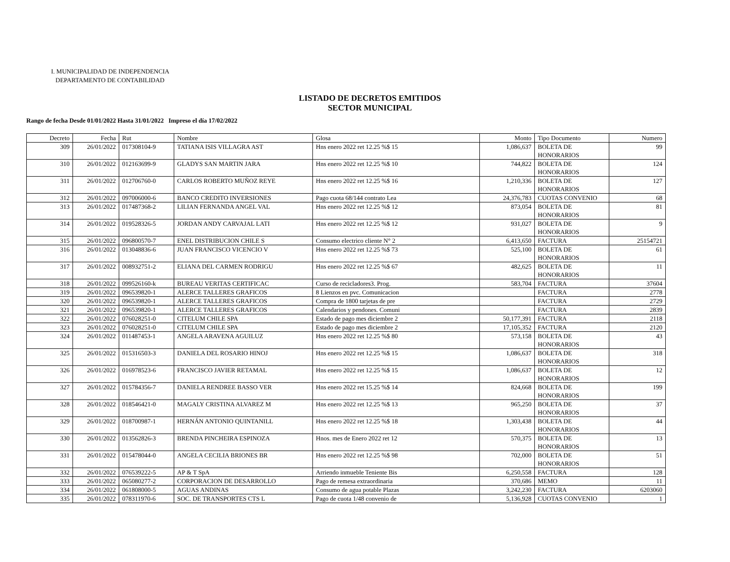I. MUNICIPALIDAD DE INDEPENDENCIA
DEPARTAMENTO DE CONTABILIDAD
LISTADO DE DECRETOS EMITIDOS
SECTOR MUNICIPAL
Rango de fecha Desde 01/01/2022 Hasta 31/01/2022 Impreso el día 17/02/2022
| Decreto | Fecha | Rut | Nombre | Glosa | Monto | Tipo Documento | Numero |
| --- | --- | --- | --- | --- | --- | --- | --- |
| 309 | 26/01/2022 | 017308104-9 | TATIANA ISIS VILLAGRA AST | Hns enero 2022 ret 12.25 %$ 15 | 1,086,637 | BOLETA DE HONORARIOS | 99 |
| 310 | 26/01/2022 | 012163699-9 | GLADYS SAN MARTIN JARA | Hns enero 2022 ret 12.25 %$ 10 | 744,822 | BOLETA DE HONORARIOS | 124 |
| 311 | 26/01/2022 | 012706760-0 | CARLOS ROBERTO MUÑOZ REYE | Hns enero 2022 ret 12.25 %$ 16 | 1,210,336 | BOLETA DE HONORARIOS | 127 |
| 312 | 26/01/2022 | 097006000-6 | BANCO CREDITO INVERSIONES | Pago cuota 68/144 contrato Lea | 24,376,783 | CUOTAS CONVENIO | 68 |
| 313 | 26/01/2022 | 017487368-2 | LILIAN FERNANDA ANGEL VAL | Hns enero 2022 ret 12.25 %$ 12 | 873,054 | BOLETA DE HONORARIOS | 81 |
| 314 | 26/01/2022 | 019528326-5 | JORDAN ANDY CARVAJAL LATI | Hns enero 2022 ret 12.25 %$ 12 | 931,027 | BOLETA DE HONORARIOS | 9 |
| 315 | 26/01/2022 | 096800570-7 | ENEL DISTRIBUCION CHILE S | Consumo electrico cliente N° 2 | 6,413,650 | FACTURA | 25154721 |
| 316 | 26/01/2022 | 013048836-6 | JUAN FRANCISCO VICENCIO V | Hns enero 2022 ret 12.25 %$ 73 | 525,100 | BOLETA DE HONORARIOS | 61 |
| 317 | 26/01/2022 | 008932751-2 | ELIANA DEL CARMEN RODRIGU | Hns enero 2022 ret 12.25 %$ 67 | 482,625 | BOLETA DE HONORARIOS | 11 |
| 318 | 26/01/2022 | 099526160-k | BUREAU VERITAS CERTIFICAC | Curso de recicladores3. Prog. | 583,704 | FACTURA | 37604 |
| 319 | 26/01/2022 | 096539820-1 | ALERCE TALLERES GRAFICOS | 8 Lienzos en pvc. Comunicacion | | FACTURA | 2778 |
| 320 | 26/01/2022 | 096539820-1 | ALERCE TALLERES GRAFICOS | Compra de 1800 tarjetas de pre | | FACTURA | 2729 |
| 321 | 26/01/2022 | 096539820-1 | ALERCE TALLERES GRAFICOS | Calendarios y pendones. Comuni | | FACTURA | 2839 |
| 322 | 26/01/2022 | 076028251-0 | CITELUM CHILE SPA | Estado de pago mes diciembre 2 | 50,177,391 | FACTURA | 2118 |
| 323 | 26/01/2022 | 076028251-0 | CITELUM CHILE SPA | Estado de pago mes diciembre 2 | 17,105,352 | FACTURA | 2120 |
| 324 | 26/01/2022 | 011487453-1 | ANGELA ARAVENA AGUILUZ | Hns enero 2022 ret 12.25 %$ 80 | 573,158 | BOLETA DE HONORARIOS | 43 |
| 325 | 26/01/2022 | 015316503-3 | DANIELA DEL ROSARIO HINOJ | Hns enero 2022 ret 12.25 %$ 15 | 1,086,637 | BOLETA DE HONORARIOS | 318 |
| 326 | 26/01/2022 | 016978523-6 | FRANCISCO JAVIER RETAMAL | Hns enero 2022 ret 12.25 %$ 15 | 1,086,637 | BOLETA DE HONORARIOS | 12 |
| 327 | 26/01/2022 | 015784356-7 | DANIELA RENDREE BASSO VER | Hns enero 2022 ret 15.25 %$ 14 | 824,668 | BOLETA DE HONORARIOS | 199 |
| 328 | 26/01/2022 | 018546421-0 | MAGALY CRISTINA ALVAREZ M | Hns enero 2022 ret 12.25 %$ 13 | 965,250 | BOLETA DE HONORARIOS | 37 |
| 329 | 26/01/2022 | 018700987-1 | HERNÁN ANTONIO QUINTANILL | Hns enero 2022 ret 12.25 %$ 18 | 1,303,438 | BOLETA DE HONORARIOS | 44 |
| 330 | 26/01/2022 | 013562826-3 | BRENDA PINCHEIRA ESPINOZA | Hnos. mes de Enero 2022 ret 12 | 570,375 | BOLETA DE HONORARIOS | 13 |
| 331 | 26/01/2022 | 015478044-0 | ANGELA CECILIA BRIONES BR | Hns enero 2022 ret 12.25 %$ 98 | 702,000 | BOLETA DE HONORARIOS | 51 |
| 332 | 26/01/2022 | 076539222-5 | AP & T SpA | Arriendo inmueble Teniente Bis | 6,250,558 | FACTURA | 128 |
| 333 | 26/01/2022 | 065080277-2 | CORPORACION DE DESARROLLO | Pago de remesa extraordinaria | 370,686 | MEMO | 11 |
| 334 | 26/01/2022 | 061808000-5 | AGUAS ANDINAS | Consumo de agua potable Plazas | 3,242,230 | FACTURA | 6203060 |
| 335 | 26/01/2022 | 078311970-6 | SOC. DE TRANSPORTES CTS L | Pago de cuota 1/48 convenio de | 5,136,928 | CUOTAS CONVENIO | 1 |